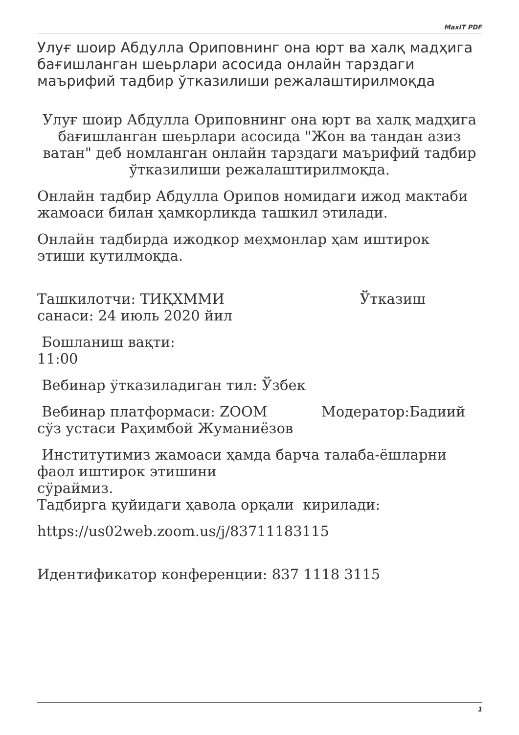MaxIT PDF
Улуғ шоир Абдулла Ориповнинг она юрт ва халқ мадҳига бағишланган шеьрлари асосида онлайн тарздаги маърифий тадбир ўтказилиши режалаштирилмоқда
Улуғ шоир Абдулла Ориповнинг она юрт ва халқ мадҳига бағишланган шеьрлари асосида "Жон ва тандан азиз ватан" деб номланган онлайн тарздаги маърифий тадбир ўтказилиши режалаштирилмоқда.
Онлайн тадбир Абдулла Орипов номидаги ижод мактаби жамоаси билан ҳамкорликда ташкил этилади.
Онлайн тадбирда ижодкор меҳмонлар ҳам иштирок этиши кутилмоқда.
Ташкилотчи: ТИҚХММИ Ўтказиш санаси: 24 июль 2020 йил
Бошланиш вақти:
11:00
Вебинар ўтказиладиган тил: Ўзбек
Вебинар платформаси: ZOOM Модератор:Бадиий сўз устаси Раҳимбой Жуманиёзов
Институтимиз жамоаси ҳамда барча талаба-ёшларни фаол иштирок этишини
сўраймиз.
Тадбирга қуйидаги ҳавола орқали кирилади:
https://us02web.zoom.us/j/83711183115
Идентификатор конференции: 837 1118 3115
1